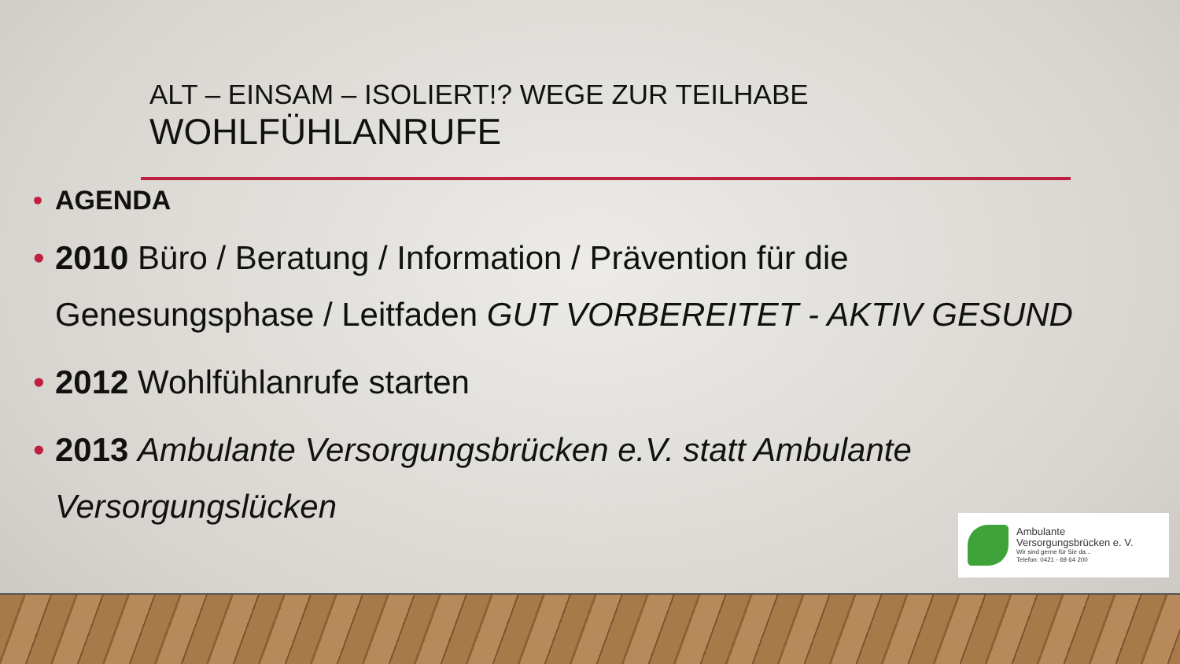ALT – EINSAM – ISOLIERT!? WEGE ZUR TEILHABE
WOHLFÜHLANRUFE
• AGENDA
• 2010 Büro / Beratung / Information / Prävention für die Genesungsphase / Leitfaden GUT VORBEREITET - AKTIV GESUND
• 2012 Wohlfühlanrufe starten
• 2013 Ambulante Versorgungsbrücken e.V. statt Ambulante Versorgungslücken
Ambulante
Versorgungsbrücken e. V.
Wir sind gerne für Sie da...
Telefon: 0421 - 69 64 200